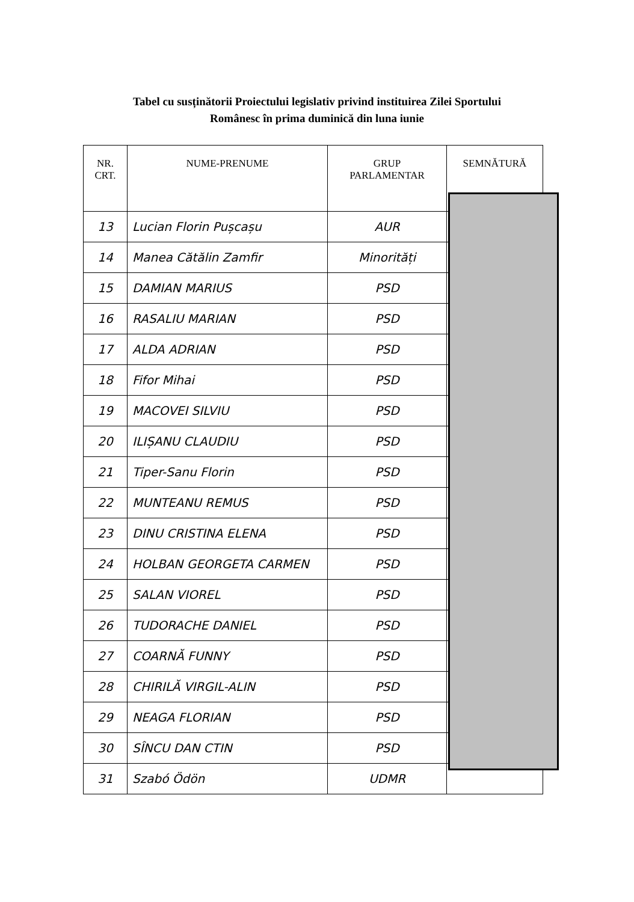Tabel cu susținătorii Proiectului legislativ privind instituirea Zilei Sportului
Românesc în prima duminică din luna iunie
| NR. CRT. | NUME-PRENUME | GRUP PARLAMENTAR | SEMNĂTURĂ |
| --- | --- | --- | --- |
| 13 | Lucian Florin Pușcașu | AUR | |
| 14 | Manea Cătălin Zamfir | Minorități | |
| 15 | DAMIAN MARIUS | PSD | |
| 16 | RASALIU MARIAN | PSD | |
| 17 | ALDA ADRIAN | PSD | |
| 18 | Fifor Mihai | PSD | |
| 19 | MACOVEI SILVIU | PSD | |
| 20 | ILIȘANU CLAUDIU | PSD | |
| 21 | Tiper-Sanu Florin | PSD | |
| 22 | MUNTEANU REMUS | PSD | |
| 23 | DINU CRISTINA ELENA | PSD | |
| 24 | HOLBAN GEORGETA CARMEN | PSD | |
| 25 | SALAN VIOREL | PSD | |
| 26 | TUDORACHE DANIEL | PSD | |
| 27 | COARNĂ FUNNY | PSD | |
| 28 | CHIRILĂ VIRGIL-ALIN | PSD | |
| 29 | NEAGA FLORIAN | PSD | |
| 30 | SÎNCU DAN CTIN | PSD | |
| 31 | Szabó Ödön | UDMR | |